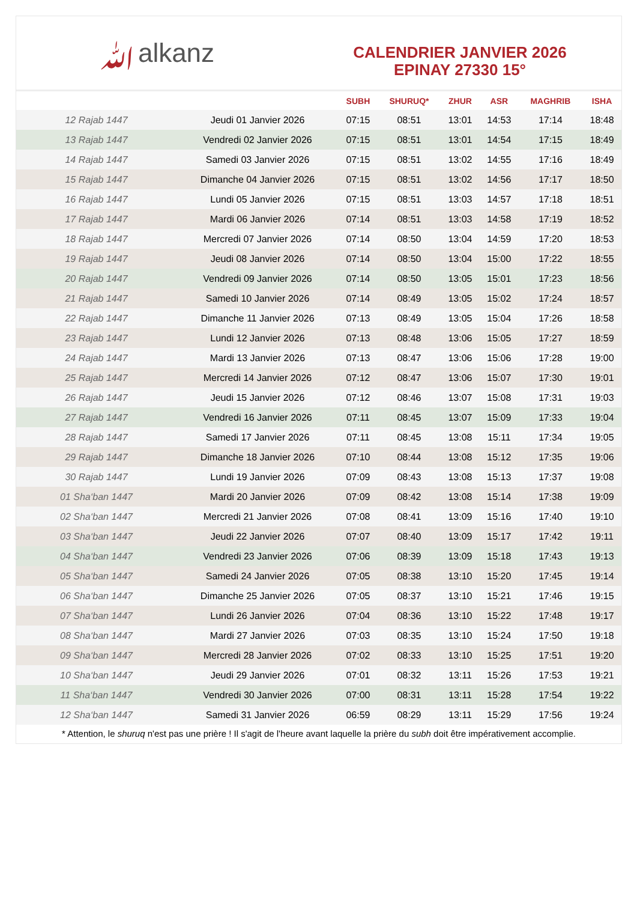ﷲalkanz
CALENDRIER JANVIER 2026
EPINAY 27330 15°
| | | SUBH | SHURUQ* | ZHUR | ASR | MAGHRIB | ISHA |
| --- | --- | --- | --- | --- | --- | --- | --- |
| 12 Rajab 1447 | Jeudi 01 Janvier 2026 | 07:15 | 08:51 | 13:01 | 14:53 | 17:14 | 18:48 |
| 13 Rajab 1447 | Vendredi 02 Janvier 2026 | 07:15 | 08:51 | 13:01 | 14:54 | 17:15 | 18:49 |
| 14 Rajab 1447 | Samedi 03 Janvier 2026 | 07:15 | 08:51 | 13:02 | 14:55 | 17:16 | 18:49 |
| 15 Rajab 1447 | Dimanche 04 Janvier 2026 | 07:15 | 08:51 | 13:02 | 14:56 | 17:17 | 18:50 |
| 16 Rajab 1447 | Lundi 05 Janvier 2026 | 07:15 | 08:51 | 13:03 | 14:57 | 17:18 | 18:51 |
| 17 Rajab 1447 | Mardi 06 Janvier 2026 | 07:14 | 08:51 | 13:03 | 14:58 | 17:19 | 18:52 |
| 18 Rajab 1447 | Mercredi 07 Janvier 2026 | 07:14 | 08:50 | 13:04 | 14:59 | 17:20 | 18:53 |
| 19 Rajab 1447 | Jeudi 08 Janvier 2026 | 07:14 | 08:50 | 13:04 | 15:00 | 17:22 | 18:55 |
| 20 Rajab 1447 | Vendredi 09 Janvier 2026 | 07:14 | 08:50 | 13:05 | 15:01 | 17:23 | 18:56 |
| 21 Rajab 1447 | Samedi 10 Janvier 2026 | 07:14 | 08:49 | 13:05 | 15:02 | 17:24 | 18:57 |
| 22 Rajab 1447 | Dimanche 11 Janvier 2026 | 07:13 | 08:49 | 13:05 | 15:04 | 17:26 | 18:58 |
| 23 Rajab 1447 | Lundi 12 Janvier 2026 | 07:13 | 08:48 | 13:06 | 15:05 | 17:27 | 18:59 |
| 24 Rajab 1447 | Mardi 13 Janvier 2026 | 07:13 | 08:47 | 13:06 | 15:06 | 17:28 | 19:00 |
| 25 Rajab 1447 | Mercredi 14 Janvier 2026 | 07:12 | 08:47 | 13:06 | 15:07 | 17:30 | 19:01 |
| 26 Rajab 1447 | Jeudi 15 Janvier 2026 | 07:12 | 08:46 | 13:07 | 15:08 | 17:31 | 19:03 |
| 27 Rajab 1447 | Vendredi 16 Janvier 2026 | 07:11 | 08:45 | 13:07 | 15:09 | 17:33 | 19:04 |
| 28 Rajab 1447 | Samedi 17 Janvier 2026 | 07:11 | 08:45 | 13:08 | 15:11 | 17:34 | 19:05 |
| 29 Rajab 1447 | Dimanche 18 Janvier 2026 | 07:10 | 08:44 | 13:08 | 15:12 | 17:35 | 19:06 |
| 30 Rajab 1447 | Lundi 19 Janvier 2026 | 07:09 | 08:43 | 13:08 | 15:13 | 17:37 | 19:08 |
| 01 Sha‘ban 1447 | Mardi 20 Janvier 2026 | 07:09 | 08:42 | 13:08 | 15:14 | 17:38 | 19:09 |
| 02 Sha‘ban 1447 | Mercredi 21 Janvier 2026 | 07:08 | 08:41 | 13:09 | 15:16 | 17:40 | 19:10 |
| 03 Sha‘ban 1447 | Jeudi 22 Janvier 2026 | 07:07 | 08:40 | 13:09 | 15:17 | 17:42 | 19:11 |
| 04 Sha‘ban 1447 | Vendredi 23 Janvier 2026 | 07:06 | 08:39 | 13:09 | 15:18 | 17:43 | 19:13 |
| 05 Sha‘ban 1447 | Samedi 24 Janvier 2026 | 07:05 | 08:38 | 13:10 | 15:20 | 17:45 | 19:14 |
| 06 Sha‘ban 1447 | Dimanche 25 Janvier 2026 | 07:05 | 08:37 | 13:10 | 15:21 | 17:46 | 19:15 |
| 07 Sha‘ban 1447 | Lundi 26 Janvier 2026 | 07:04 | 08:36 | 13:10 | 15:22 | 17:48 | 19:17 |
| 08 Sha‘ban 1447 | Mardi 27 Janvier 2026 | 07:03 | 08:35 | 13:10 | 15:24 | 17:50 | 19:18 |
| 09 Sha‘ban 1447 | Mercredi 28 Janvier 2026 | 07:02 | 08:33 | 13:10 | 15:25 | 17:51 | 19:20 |
| 10 Sha‘ban 1447 | Jeudi 29 Janvier 2026 | 07:01 | 08:32 | 13:11 | 15:26 | 17:53 | 19:21 |
| 11 Sha‘ban 1447 | Vendredi 30 Janvier 2026 | 07:00 | 08:31 | 13:11 | 15:28 | 17:54 | 19:22 |
| 12 Sha‘ban 1447 | Samedi 31 Janvier 2026 | 06:59 | 08:29 | 13:11 | 15:29 | 17:56 | 19:24 |
* Attention, le shuruq n'est pas une prière ! Il s'agit de l'heure avant laquelle la prière du subh doit être impérativement accomplie.